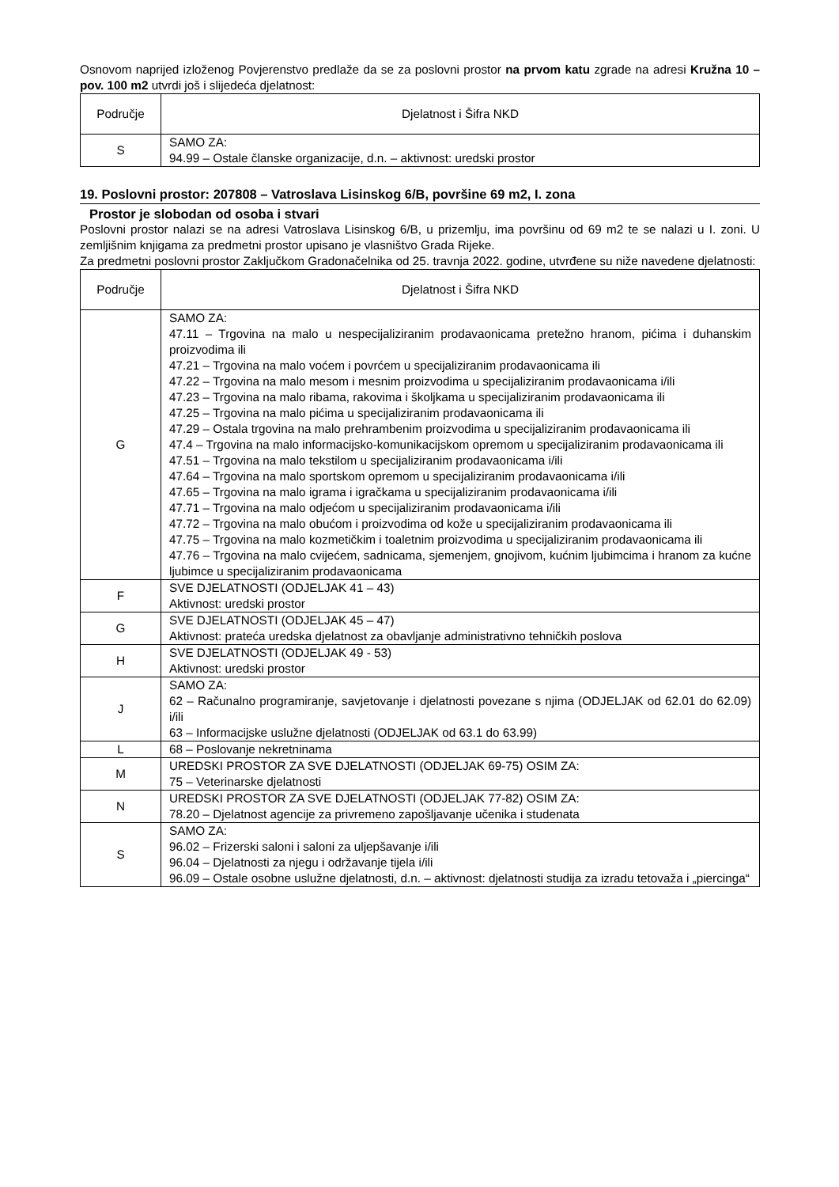Osnovom naprijed izloženog Povjerenstvo predlaže da se za poslovni prostor na prvom katu zgrade na adresi Kružna 10 – pov. 100 m2 utvrdi još i slijedeća djelatnost:
| Područje | Djelatnost i Šifra NKD |
| --- | --- |
| S | SAMO ZA: 94.99 – Ostale članske organizacije, d.n. – aktivnost: uredski prostor |
19. Poslovni prostor: 207808 – Vatroslava Lisinskog 6/B, površine 69 m2, I. zona
Prostor je slobodan od osoba i stvari
Poslovni prostor nalazi se na adresi Vatroslava Lisinskog 6/B, u prizemlju, ima površinu od 69 m2 te se nalazi u I. zoni. U zemljišnim knjigama za predmetni prostor upisano je vlasništvo Grada Rijeke.
Za predmetni poslovni prostor Zaključkom Gradonačelnika od 25. travnja 2022. godine, utvrđene su niže navedene djelatnosti:
| Područje | Djelatnost i Šifra NKD |
| --- | --- |
| G | SAMO ZA: 47.11 – Trgovina na malo u nespecijaliziranim prodavaonicama pretežno hranom, pićima i duhanskim proizvodima ili 47.21 – Trgovina na malo voćem i povrćem u specijaliziranim prodavaonicama ili 47.22 – Trgovina na malo mesom i mesnim proizvodima u specijaliziranim prodavaonicama i/ili 47.23 – Trgovina na malo ribama, rakovima i školjkama u specijaliziranim prodavaonicama ili 47.25 – Trgovina na malo pićima u specijaliziranim prodavaonicama ili 47.29 – Ostala trgovina na malo prehrambenim proizvodima u specijaliziranim prodavaonicama ili 47.4 – Trgovina na malo informacijsko-komunikacijskom opremom u specijaliziranim prodavaonicama ili 47.51 – Trgovina na malo tekstilom u specijaliziranim prodavaonicama i/ili 47.64 – Trgovina na malo sportskom opremom u specijaliziranim prodavaonicama i/ili 47.65 – Trgovina na malo igrama i igračkama u specijaliziranim prodavaonicama i/ili 47.71 – Trgovina na malo odjećom u specijaliziranim prodavaonicama i/ili 47.72 – Trgovina na malo obućom i proizvodima od kože u specijaliziranim prodavaonicama ili 47.75 – Trgovina na malo kozmetičkim i toaletnim proizvodima u specijaliziranim prodavaonicama ili 47.76 – Trgovina na malo cvijećem, sadnicama, sjemenjem, gnojivom, kućnim ljubimcima i hranom za kućne ljubimce u specijaliziranim prodavaonicama |
| F | SVE DJELATNOSTI (ODJELJAK 41 – 43) Aktivnost: uredski prostor |
| G | SVE DJELATNOSTI (ODJELJAK 45 – 47) Aktivnost: prateća uredska djelatnost za obavljanje administrativno tehničkih poslova |
| H | SVE DJELATNOSTI (ODJELJAK 49 - 53) Aktivnost: uredski prostor |
| J | SAMO ZA: 62 – Računalno programiranje, savjetovanje i djelatnosti povezane s njima (ODJELJAK od 62.01 do 62.09) i/ili 63 – Informacijske uslužne djelatnosti (ODJELJAK od 63.1 do 63.99) |
| L | 68 – Poslovanje nekretninama |
| M | UREDSKI PROSTOR ZA SVE DJELATNOSTI (ODJELJAK 69-75) OSIM ZA: 75 – Veterinarske djelatnosti |
| N | UREDSKI PROSTOR ZA SVE DJELATNOSTI (ODJELJAK 77-82) OSIM ZA: 78.20 – Djelatnost agencije za privremeno zapošljavanje učenika i studenata |
| S | SAMO ZA: 96.02 – Frizerski saloni i saloni za uljepšavanje i/ili 96.04 – Djelatnosti za njegu i održavanje tijela i/ili 96.09 – Ostale osobne uslužne djelatnosti, d.n. – aktivnost: djelatnosti studija za izradu tetovaža i „piercinga“ |